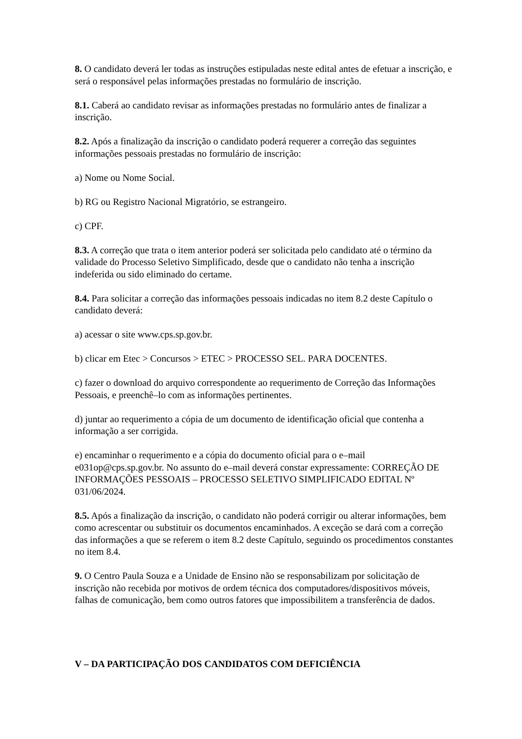8. O candidato deverá ler todas as instruções estipuladas neste edital antes de efetuar a inscrição, e será o responsável pelas informações prestadas no formulário de inscrição.
8.1. Caberá ao candidato revisar as informações prestadas no formulário antes de finalizar a inscrição.
8.2. Após a finalização da inscrição o candidato poderá requerer a correção das seguintes informações pessoais prestadas no formulário de inscrição:
a) Nome ou Nome Social.
b) RG ou Registro Nacional Migratório, se estrangeiro.
c) CPF.
8.3. A correção que trata o item anterior poderá ser solicitada pelo candidato até o término da validade do Processo Seletivo Simplificado, desde que o candidato não tenha a inscrição indeferida ou sido eliminado do certame.
8.4. Para solicitar a correção das informações pessoais indicadas no item 8.2 deste Capítulo o candidato deverá:
a) acessar o site www.cps.sp.gov.br.
b) clicar em Etec > Concursos > ETEC > PROCESSO SEL. PARA DOCENTES.
c) fazer o download do arquivo correspondente ao requerimento de Correção das Informações Pessoais, e preenchê–lo com as informações pertinentes.
d) juntar ao requerimento a cópia de um documento de identificação oficial que contenha a informação a ser corrigida.
e) encaminhar o requerimento e a cópia do documento oficial para o e–mail e031op@cps.sp.gov.br. No assunto do e–mail deverá constar expressamente: CORREÇÃO DE INFORMAÇÕES PESSOAIS – PROCESSO SELETIVO SIMPLIFICADO EDITAL Nº 031/06/2024.
8.5. Após a finalização da inscrição, o candidato não poderá corrigir ou alterar informações, bem como acrescentar ou substituir os documentos encaminhados. A exceção se dará com a correção das informações a que se referem o item 8.2 deste Capítulo, seguindo os procedimentos constantes no item 8.4.
9. O Centro Paula Souza e a Unidade de Ensino não se responsabilizam por solicitação de inscrição não recebida por motivos de ordem técnica dos computadores/dispositivos móveis, falhas de comunicação, bem como outros fatores que impossibilitem a transferência de dados.
V – DA PARTICIPAÇÃO DOS CANDIDATOS COM DEFICIÊNCIA